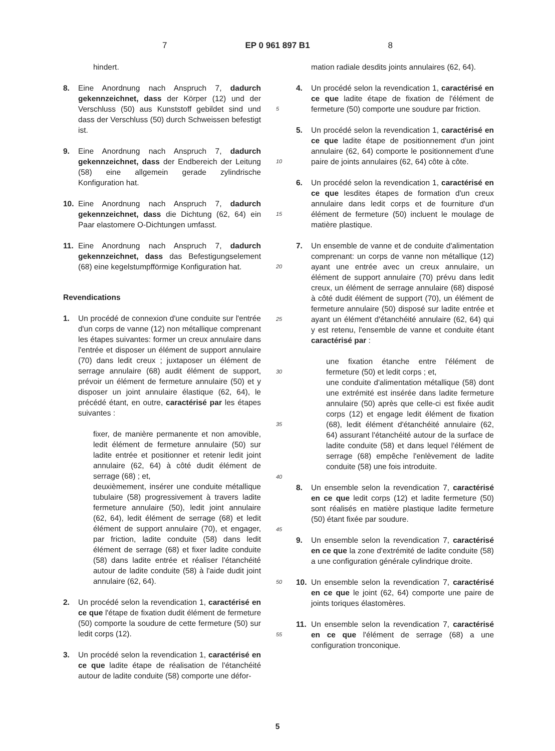7 EP 0 961 897 B1 8
hindert.
8. Eine Anordnung nach Anspruch 7, dadurch gekennzeichnet, dass der Körper (12) und der Verschluss (50) aus Kunststoff gebildet sind und dass der Verschluss (50) durch Schweissen befestigt ist.
9. Eine Anordnung nach Anspruch 7, dadurch gekennzeichnet, dass der Endbereich der Leitung (58) eine allgemein gerade zylindrische Konfiguration hat.
10. Eine Anordnung nach Anspruch 7, dadurch gekennzeichnet, dass die Dichtung (62, 64) ein Paar elastomere O-Dichtungen umfasst.
11. Eine Anordnung nach Anspruch 7, dadurch gekennzeichnet, dass das Befestigungselement (68) eine kegelstumpfförmige Konfiguration hat.
Revendications
1. Un procédé de connexion d'une conduite sur l'entrée d'un corps de vanne (12) non métallique comprenant les étapes suivantes: former un creux annulaire dans l'entrée et disposer un élément de support annulaire (70) dans ledit creux ; juxtaposer un élément de serrage annulaire (68) audit élément de support, prévoir un élément de fermeture annulaire (50) et y disposer un joint annulaire élastique (62, 64), le précédé étant, en outre, caractérisé par les étapes suivantes :
fixer, de manière permanente et non amovible, ledit élément de fermeture annulaire (50) sur ladite entrée et positionner et retenir ledit joint annulaire (62, 64) à côté dudit élément de serrage (68) ; et,
deuxièmement, insérer une conduite métallique tubulaire (58) progressivement à travers ladite fermeture annulaire (50), ledit joint annulaire (62, 64), ledit élément de serrage (68) et ledit élément de support annulaire (70), et engager, par friction, ladite conduite (58) dans ledit élément de serrage (68) et fixer ladite conduite (58) dans ladite entrée et réaliser l'étanchéité autour de ladite conduite (58) à l'aide dudit joint annulaire (62, 64).
2. Un procédé selon la revendication 1, caractérisé en ce que l'étape de fixation dudit élément de fermeture (50) comporte la soudure de cette fermeture (50) sur ledit corps (12).
3. Un procédé selon la revendication 1, caractérisé en ce que ladite étape de réalisation de l'étanchéité autour de ladite conduite (58) comporte une défor-
5
10
15
20
25
30
35
40
45
50
55
mation radiale desdits joints annulaires (62, 64).
4. Un procédé selon la revendication 1, caractérisé en ce que ladite étape de fixation de l'élément de fermeture (50) comporte une soudure par friction.
5. Un procédé selon la revendication 1, caractérisé en ce que ladite étape de positionnement d'un joint annulaire (62, 64) comporte le positionnement d'une paire de joints annulaires (62, 64) côte à côte.
6. Un procédé selon la revendication 1, caractérisé en ce que lesdites étapes de formation d'un creux annulaire dans ledit corps et de fourniture d'un élément de fermeture (50) incluent le moulage de matière plastique.
7. Un ensemble de vanne et de conduite d'alimentation comprenant: un corps de vanne non métallique (12) ayant une entrée avec un creux annulaire, un élément de support annulaire (70) prévu dans ledit creux, un élément de serrage annulaire (68) disposé à côté dudit élément de support (70), un élément de fermeture annulaire (50) disposé sur ladite entrée et ayant un élément d'étanchéité annulaire (62, 64) qui y est retenu, l'ensemble de vanne et conduite étant caractérisé par :
une fixation étanche entre l'élément de fermeture (50) et ledit corps ; et,
une conduite d'alimentation métallique (58) dont une extrémité est insérée dans ladite fermeture annulaire (50) après que celle-ci est fixée audit corps (12) et engage ledit élément de fixation (68), ledit élément d'étanchéité annulaire (62, 64) assurant l'étanchéité autour de la surface de ladite conduite (58) et dans lequel l'élément de serrage (68) empêche l'enlèvement de ladite conduite (58) une fois introduite.
8. Un ensemble selon la revendication 7, caractérisé en ce que ledit corps (12) et ladite fermeture (50) sont réalisés en matière plastique ladite fermeture (50) étant fixée par soudure.
9. Un ensemble selon la revendication 7, caractérisé en ce que la zone d'extrémité de ladite conduite (58) a une configuration générale cylindrique droite.
10. Un ensemble selon la revendication 7, caractérisé en ce que le joint (62, 64) comporte une paire de joints toriques élastomères.
11. Un ensemble selon la revendication 7, caractérisé en ce que l'élément de serrage (68) a une configuration tronconique.
5